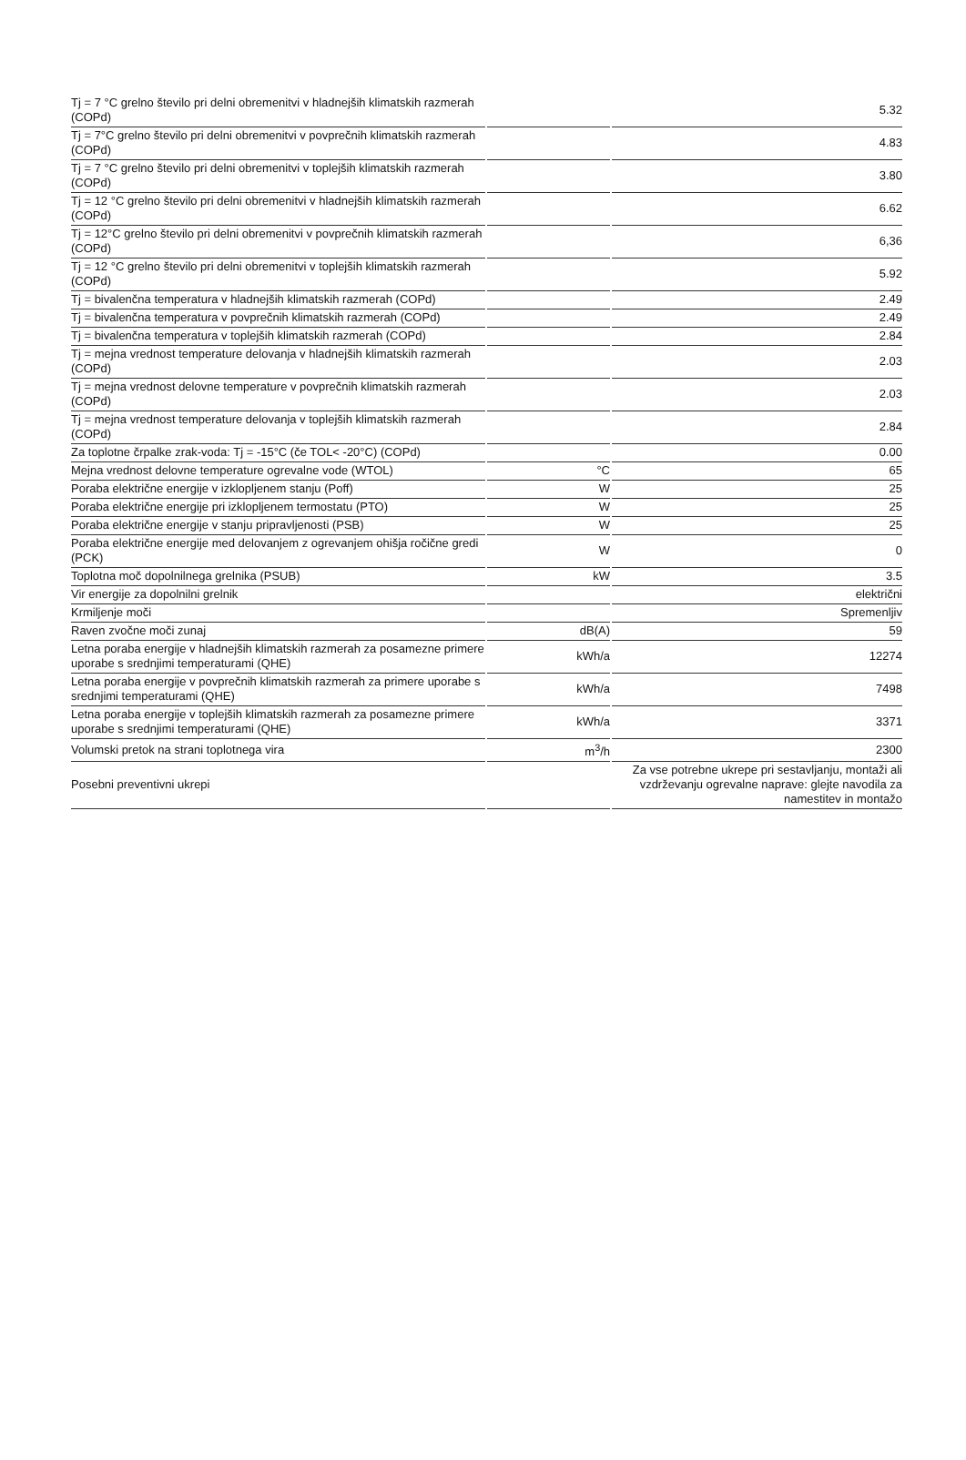| Tj = 7 °C grelno število pri delni obremenitvi v hladnejših klimatskih razmerah (COPd) | | 5.32 |
| Tj = 7°C grelno število pri delni obremenitvi v povprečnih klimatskih razmerah (COPd) | | 4.83 |
| Tj = 7 °C grelno število pri delni obremenitvi v toplejših klimatskih razmerah (COPd) | | 3.80 |
| Tj = 12 °C grelno število pri delni obremenitvi v hladnejših klimatskih razmerah (COPd) | | 6.62 |
| Tj = 12°C grelno število pri delni obremenitvi v povprečnih klimatskih razmerah (COPd) | | 6,36 |
| Tj = 12 °C grelno število pri delni obremenitvi v toplejših klimatskih razmerah (COPd) | | 5.92 |
| Tj = bivalenčna temperatura v hladnejših klimatskih razmerah (COPd) | | 2.49 |
| Tj = bivalenčna temperatura v povprečnih klimatskih razmerah (COPd) | | 2.49 |
| Tj = bivalenčna temperatura v toplejših klimatskih razmerah (COPd) | | 2.84 |
| Tj = mejna vrednost temperature delovanja v hladnejših klimatskih razmerah (COPd) | | 2.03 |
| Tj = mejna vrednost delovne temperature v povprečnih klimatskih razmerah (COPd) | | 2.03 |
| Tj = mejna vrednost temperature delovanja v toplejših klimatskih razmerah (COPd) | | 2.84 |
| Za toplotne črpalke zrak-voda: Tj = -15°C (če TOL< -20°C) (COPd) | | 0.00 |
| Mejna vrednost delovne temperature ogrevalne vode (WTOL) | °C | 65 |
| Poraba električne energije v izklopljenem stanju (Poff) | W | 25 |
| Poraba električne energije pri izklopljenem termostatu (PTO) | W | 25 |
| Poraba električne energije v stanju pripravljenosti (PSB) | W | 25 |
| Poraba električne energije med delovanjem z ogrevanjem ohišja ročične gredi (PCK) | W | 0 |
| Toplotna moč dopolnilnega grelnika (PSUB) | kW | 3.5 |
| Vir energije za dopolnilni grelnik | | električni |
| Krmiljenje moči | | Spremenljiv |
| Raven zvočne moči zunaj | dB(A) | 59 |
| Letna poraba energije v hladnejših klimatskih razmerah za posamezne primere uporabe s srednjimi temperaturami (QHE) | kWh/a | 12274 |
| Letna poraba energije v povprečnih klimatskih razmerah za primere uporabe s srednjimi temperaturami (QHE) | kWh/a | 7498 |
| Letna poraba energije v toplejših klimatskih razmerah za posamezne primere uporabe s srednjimi temperaturami (QHE) | kWh/a | 3371 |
| Volumski pretok na strani toplotnega vira | m<sup>3</sup>/h | 2300 |
| Posebni preventivni ukrepi | | Za vse potrebne ukrepe pri sestavljanju, montaži ali vzdrževanju ogrevalne naprave: glejte navodila za namestitev in montažo |